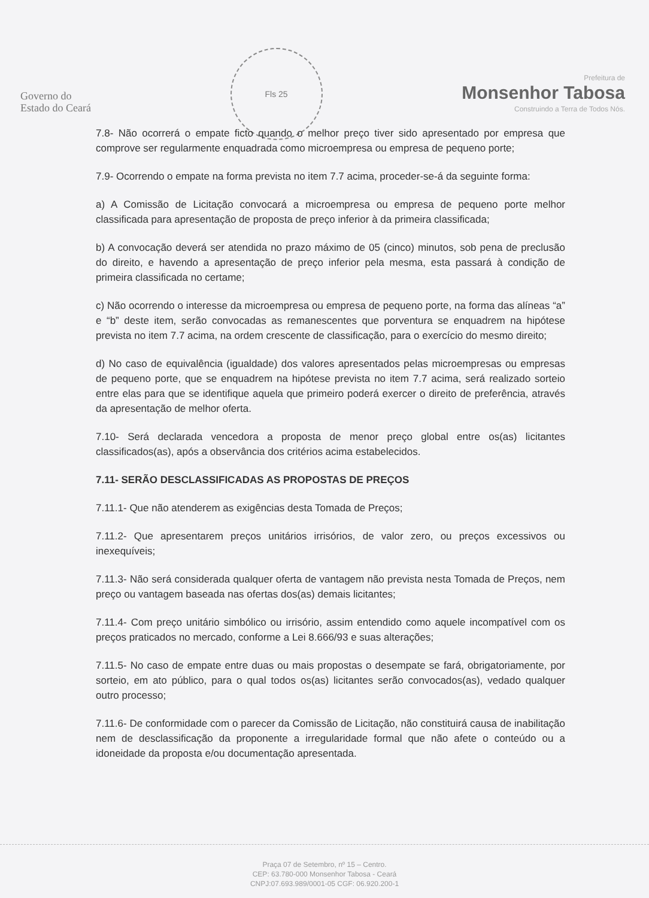Governo do
Estado do Ceará
Fls 25
Prefeitura de
Monsenhor Tabosa
Construindo a Terra de Todos Nós.
7.8- Não ocorrerá o empate ficto quando o melhor preço tiver sido apresentado por empresa que comprove ser regularmente enquadrada como microempresa ou empresa de pequeno porte;
7.9- Ocorrendo o empate na forma prevista no item 7.7 acima, proceder-se-á da seguinte forma:
a) A Comissão de Licitação convocará a microempresa ou empresa de pequeno porte melhor classificada para apresentação de proposta de preço inferior à da primeira classificada;
b) A convocação deverá ser atendida no prazo máximo de 05 (cinco) minutos, sob pena de preclusão do direito, e havendo a apresentação de preço inferior pela mesma, esta passará à condição de primeira classificada no certame;
c) Não ocorrendo o interesse da microempresa ou empresa de pequeno porte, na forma das alíneas “a” e “b” deste item, serão convocadas as remanescentes que porventura se enquadrem na hipótese prevista no item 7.7 acima, na ordem crescente de classificação, para o exercício do mesmo direito;
d) No caso de equivalência (igualdade) dos valores apresentados pelas microempresas ou empresas de pequeno porte, que se enquadrem na hipótese prevista no item 7.7 acima, será realizado sorteio entre elas para que se identifique aquela que primeiro poderá exercer o direito de preferência, através da apresentação de melhor oferta.
7.10- Será declarada vencedora a proposta de menor preço global entre os(as) licitantes classificados(as), após a observância dos critérios acima estabelecidos.
7.11- SERÃO DESCLASSIFICADAS AS PROPOSTAS DE PREÇOS
7.11.1- Que não atenderem as exigências desta Tomada de Preços;
7.11.2- Que apresentarem preços unitários irrisórios, de valor zero, ou preços excessivos ou inexequíveis;
7.11.3- Não será considerada qualquer oferta de vantagem não prevista nesta Tomada de Preços, nem preço ou vantagem baseada nas ofertas dos(as) demais licitantes;
7.11.4- Com preço unitário simbólico ou irrisório, assim entendido como aquele incompatível com os preços praticados no mercado, conforme a Lei 8.666/93 e suas alterações;
7.11.5- No caso de empate entre duas ou mais propostas o desempate se fará, obrigatoriamente, por sorteio, em ato público, para o qual todos os(as) licitantes serão convocados(as), vedado qualquer outro processo;
7.11.6- De conformidade com o parecer da Comissão de Licitação, não constituirá causa de inabilitação nem de desclassificação da proponente a irregularidade formal que não afete o conteúdo ou a idoneidade da proposta e/ou documentação apresentada.
Praça 07 de Setembro, nº 15 – Centro.
CEP: 63.780-000 Monsenhor Tabosa - Ceará
CNPJ:07.693.989/0001-05 CGF: 06.920.200-1